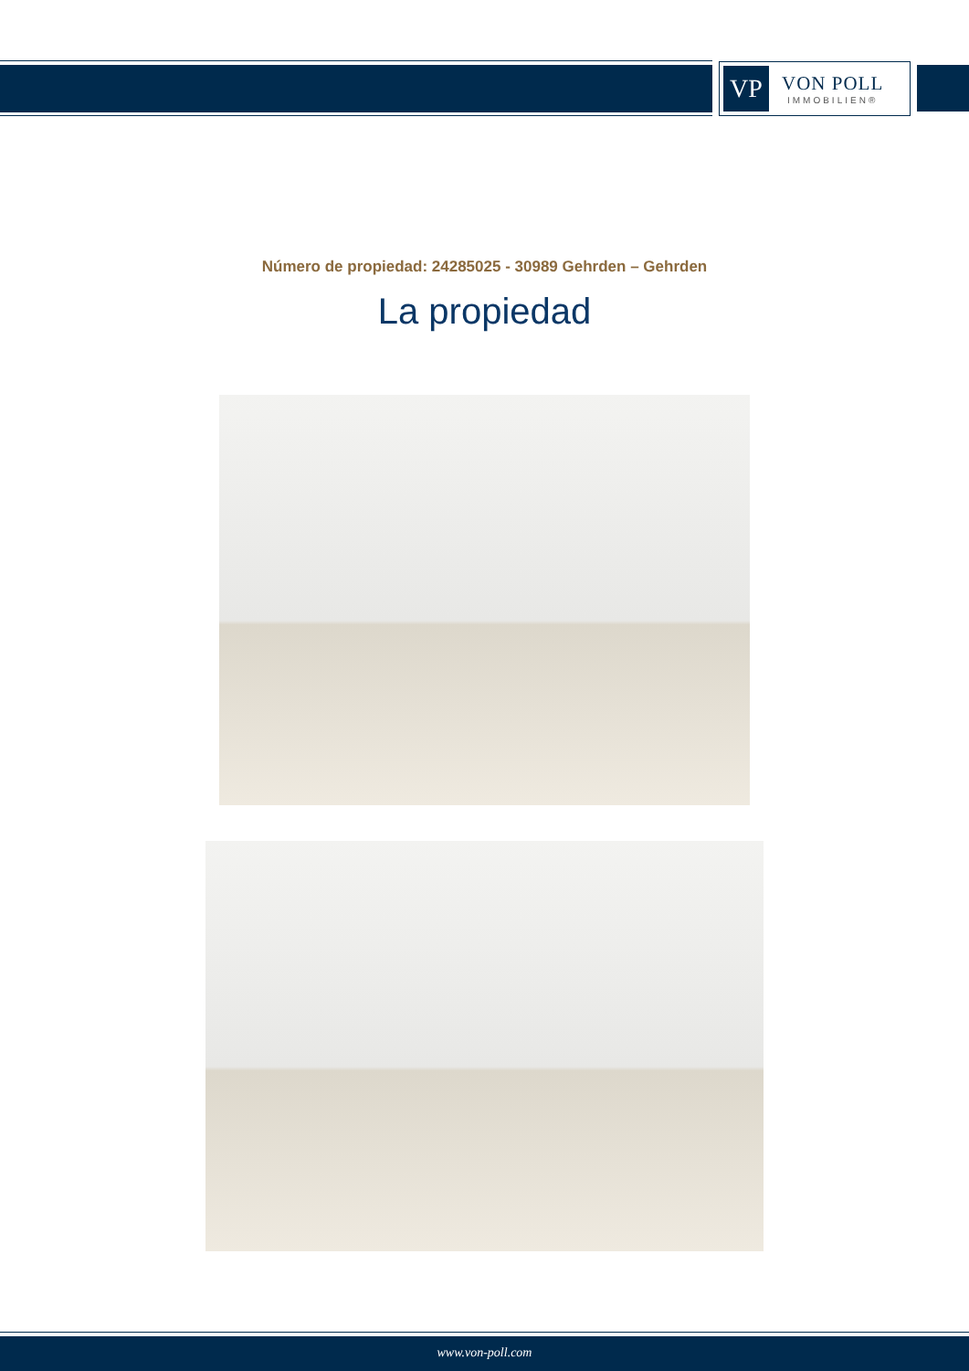VP
VON POLL
IMMOBILIEN®
Número de propiedad: 24285025 - 30989 Gehrden – Gehrden
La propiedad
www.von-poll.com